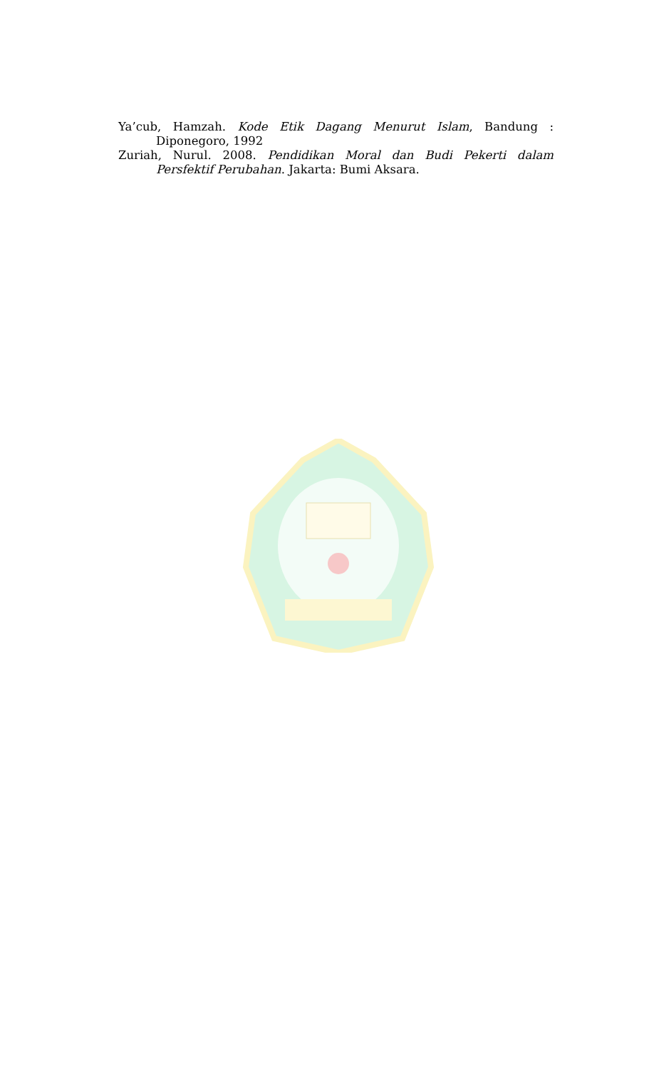Ya’cub, Hamzah. Kode Etik Dagang Menurut Islam, Bandung : Diponegoro, 1992
Zuriah, Nurul. 2008. Pendidikan Moral dan Budi Pekerti dalam Persfektif Perubahan. Jakarta: Bumi Aksara.